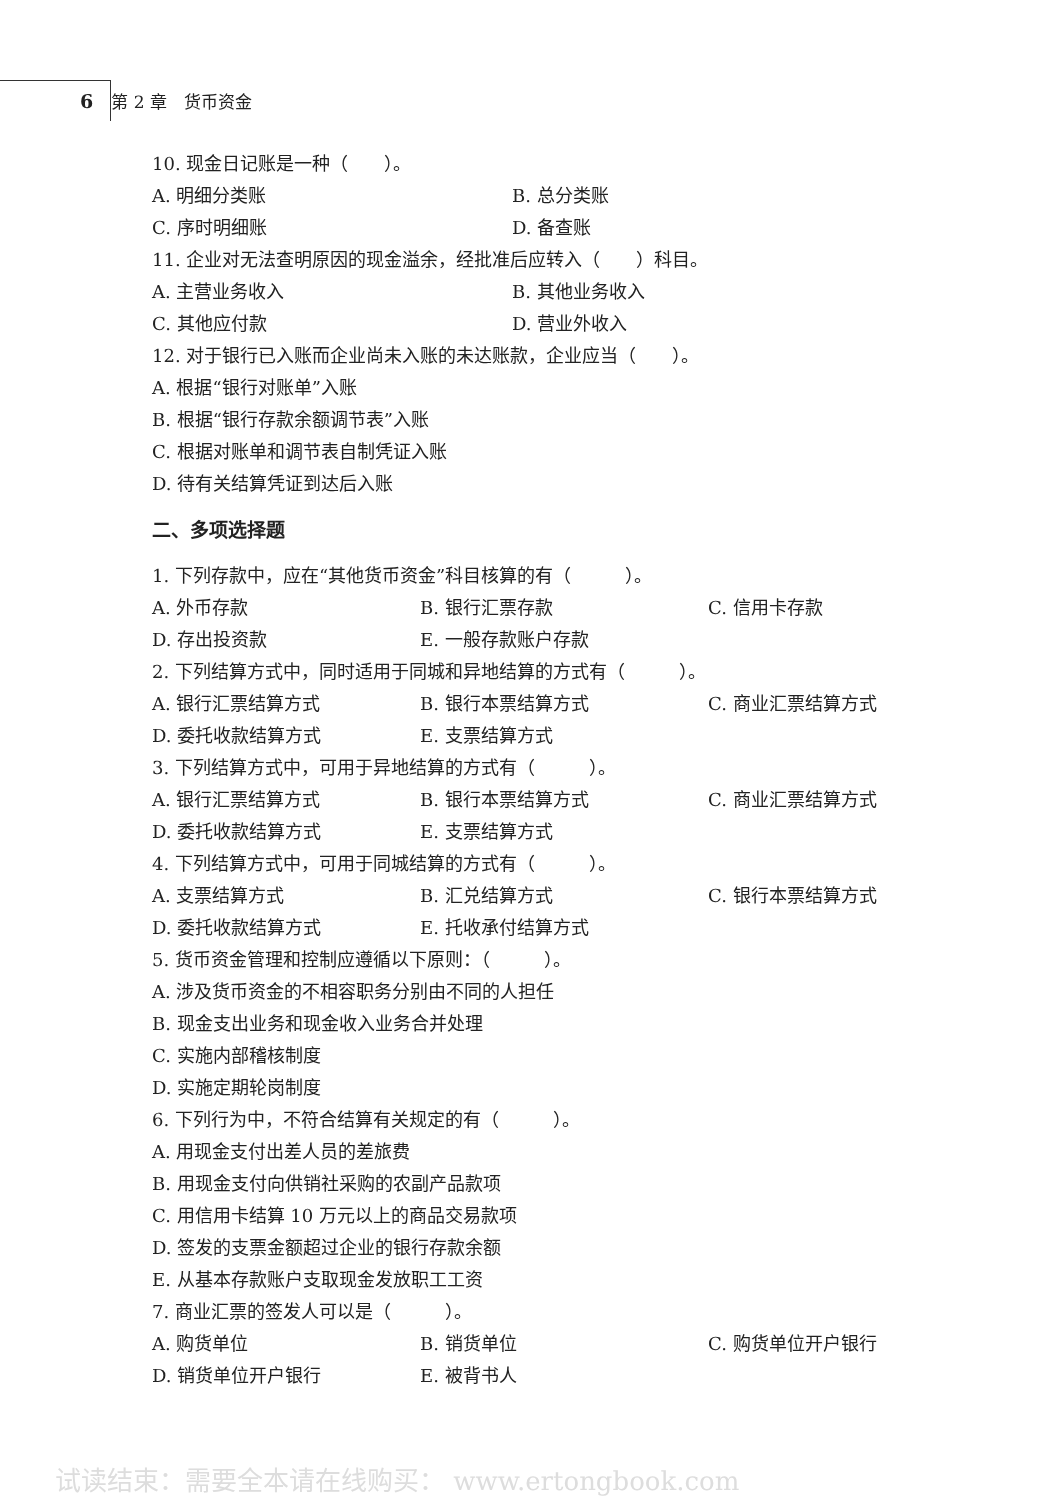6 第 2 章　货币资金
10. 现金日记账是一种（　　）。
A. 明细分类账 B. 总分类账
C. 序时明细账 D. 备查账
11. 企业对无法查明原因的现金溢余，经批准后应转入（　　）科目。
A. 主营业务收入 B. 其他业务收入
C. 其他应付款 D. 营业外收入
12. 对于银行已入账而企业尚未入账的未达账款，企业应当（　　）。
A. 根据“银行对账单”入账
B. 根据“银行存款余额调节表”入账
C. 根据对账单和调节表自制凭证入账
D. 待有关结算凭证到达后入账
二、多项选择题
1. 下列存款中，应在“其他货币资金”科目核算的有（　　　）。
A. 外币存款 B. 银行汇票存款 C. 信用卡存款
D. 存出投资款 E. 一般存款账户存款
2. 下列结算方式中，同时适用于同城和异地结算的方式有（　　　）。
A. 银行汇票结算方式 B. 银行本票结算方式 C. 商业汇票结算方式
D. 委托收款结算方式 E. 支票结算方式
3. 下列结算方式中，可用于异地结算的方式有（　　　）。
A. 银行汇票结算方式 B. 银行本票结算方式 C. 商业汇票结算方式
D. 委托收款结算方式 E. 支票结算方式
4. 下列结算方式中，可用于同城结算的方式有（　　　）。
A. 支票结算方式 B. 汇兑结算方式 C. 银行本票结算方式
D. 委托收款结算方式 E. 托收承付结算方式
5. 货币资金管理和控制应遵循以下原则：（　　　）。
A. 涉及货币资金的不相容职务分别由不同的人担任
B. 现金支出业务和现金收入业务合并处理
C. 实施内部稽核制度
D. 实施定期轮岗制度
6. 下列行为中，不符合结算有关规定的有（　　　）。
A. 用现金支付出差人员的差旅费
B. 用现金支付向供销社采购的农副产品款项
C. 用信用卡结算 10 万元以上的商品交易款项
D. 签发的支票金额超过企业的银行存款余额
E. 从基本存款账户支取现金发放职工工资
7. 商业汇票的签发人可以是（　　　）。
A. 购货单位 B. 销货单位 C. 购货单位开户银行
D. 销货单位开户银行 E. 被背书人
试读结束：需要全本请在线购买： www.ertongbook.com